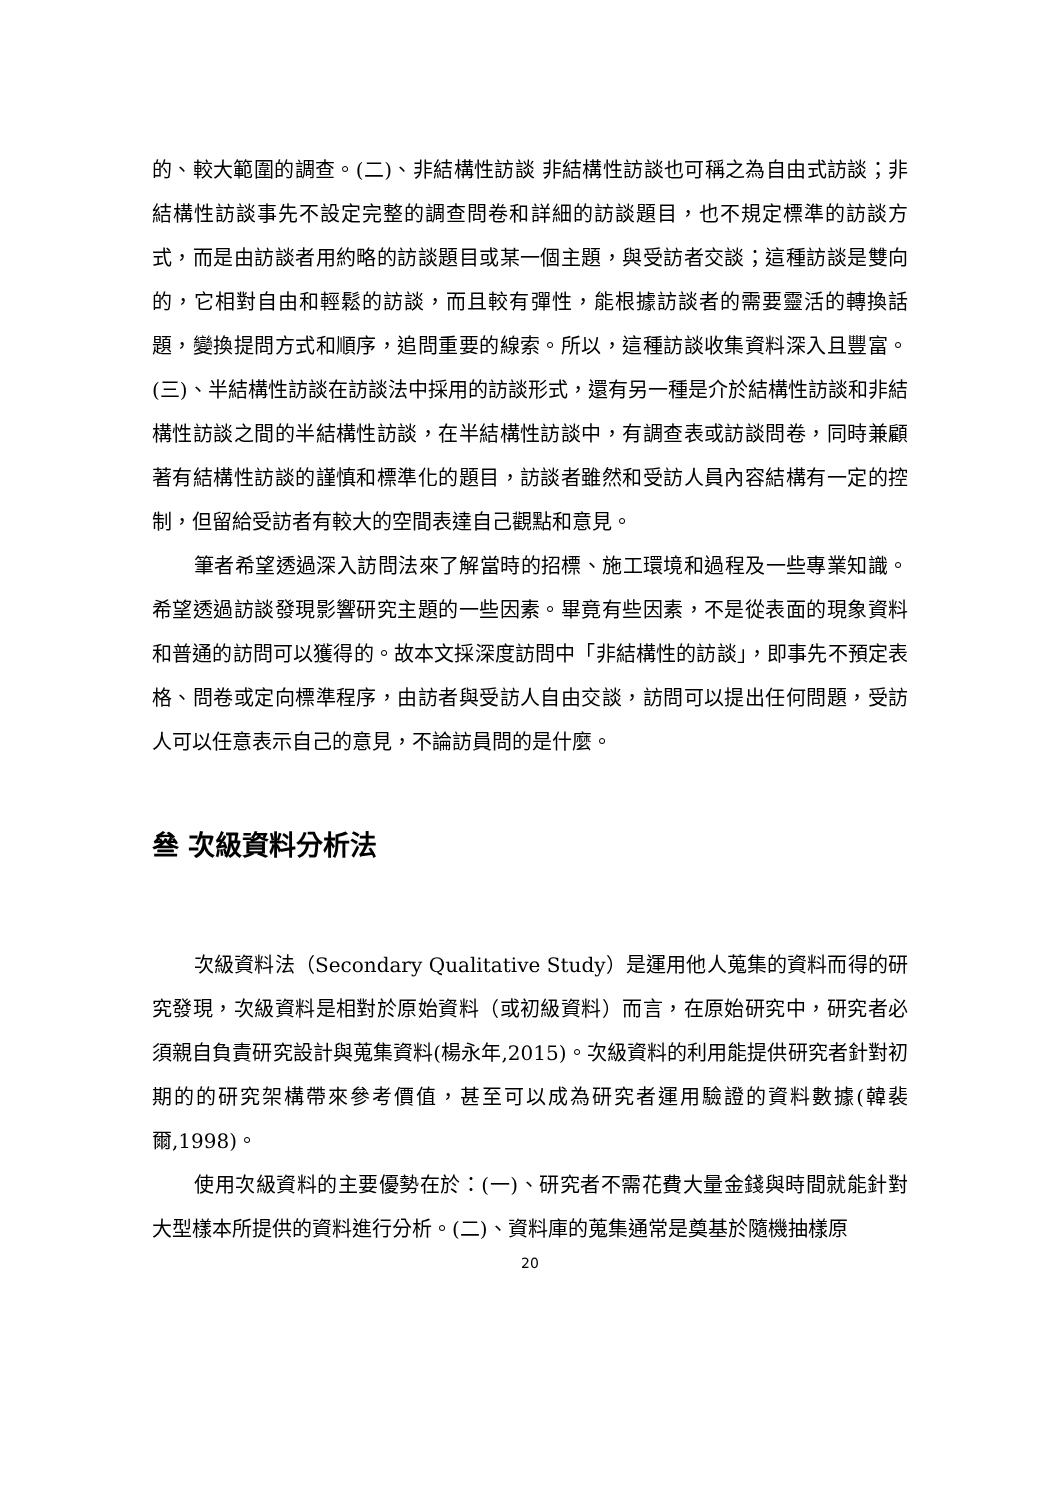的、較大範圍的調查。(二)、非結構性訪談 非結構性訪談也可稱之為自由式訪談；非結構性訪談事先不設定完整的調查問卷和詳細的訪談題目，也不規定標準的訪談方式，而是由訪談者用約略的訪談題目或某一個主題，與受訪者交談；這種訪談是雙向的，它相對自由和輕鬆的訪談，而且較有彈性，能根據訪談者的需要靈活的轉換話題，變換提問方式和順序，追問重要的線索。所以，這種訪談收集資料深入且豐富。(三)、半結構性訪談在訪談法中採用的訪談形式，還有另一種是介於結構性訪談和非結構性訪談之間的半結構性訪談，在半結構性訪談中，有調查表或訪談問卷，同時兼顧著有結構性訪談的謹慎和標準化的題目，訪談者雖然和受訪人員內容結構有一定的控制，但留給受訪者有較大的空間表達自己觀點和意見。
筆者希望透過深入訪問法來了解當時的招標、施工環境和過程及一些專業知識。希望透過訪談發現影響研究主題的一些因素。畢竟有些因素，不是從表面的現象資料和普通的訪問可以獲得的。故本文採深度訪問中「非結構性的訪談」，即事先不預定表格、問卷或定向標準程序，由訪者與受訪人自由交談，訪問可以提出任何問題，受訪人可以任意表示自己的意見，不論訪員問的是什麼。
叄 次級資料分析法
次級資料法（Secondary Qualitative Study）是運用他人蒐集的資料而得的研究發現，次級資料是相對於原始資料（或初級資料）而言，在原始研究中，研究者必須親自負責研究設計與蒐集資料(楊永年,2015)。次級資料的利用能提供研究者針對初期的的研究架構帶來參考價值，甚至可以成為研究者運用驗證的資料數據(韓裴爾,1998)。
使用次級資料的主要優勢在於：(一)、研究者不需花費大量金錢與時間就能針對大型樣本所提供的資料進行分析。(二)、資料庫的蒐集通常是奠基於隨機抽樣原
20